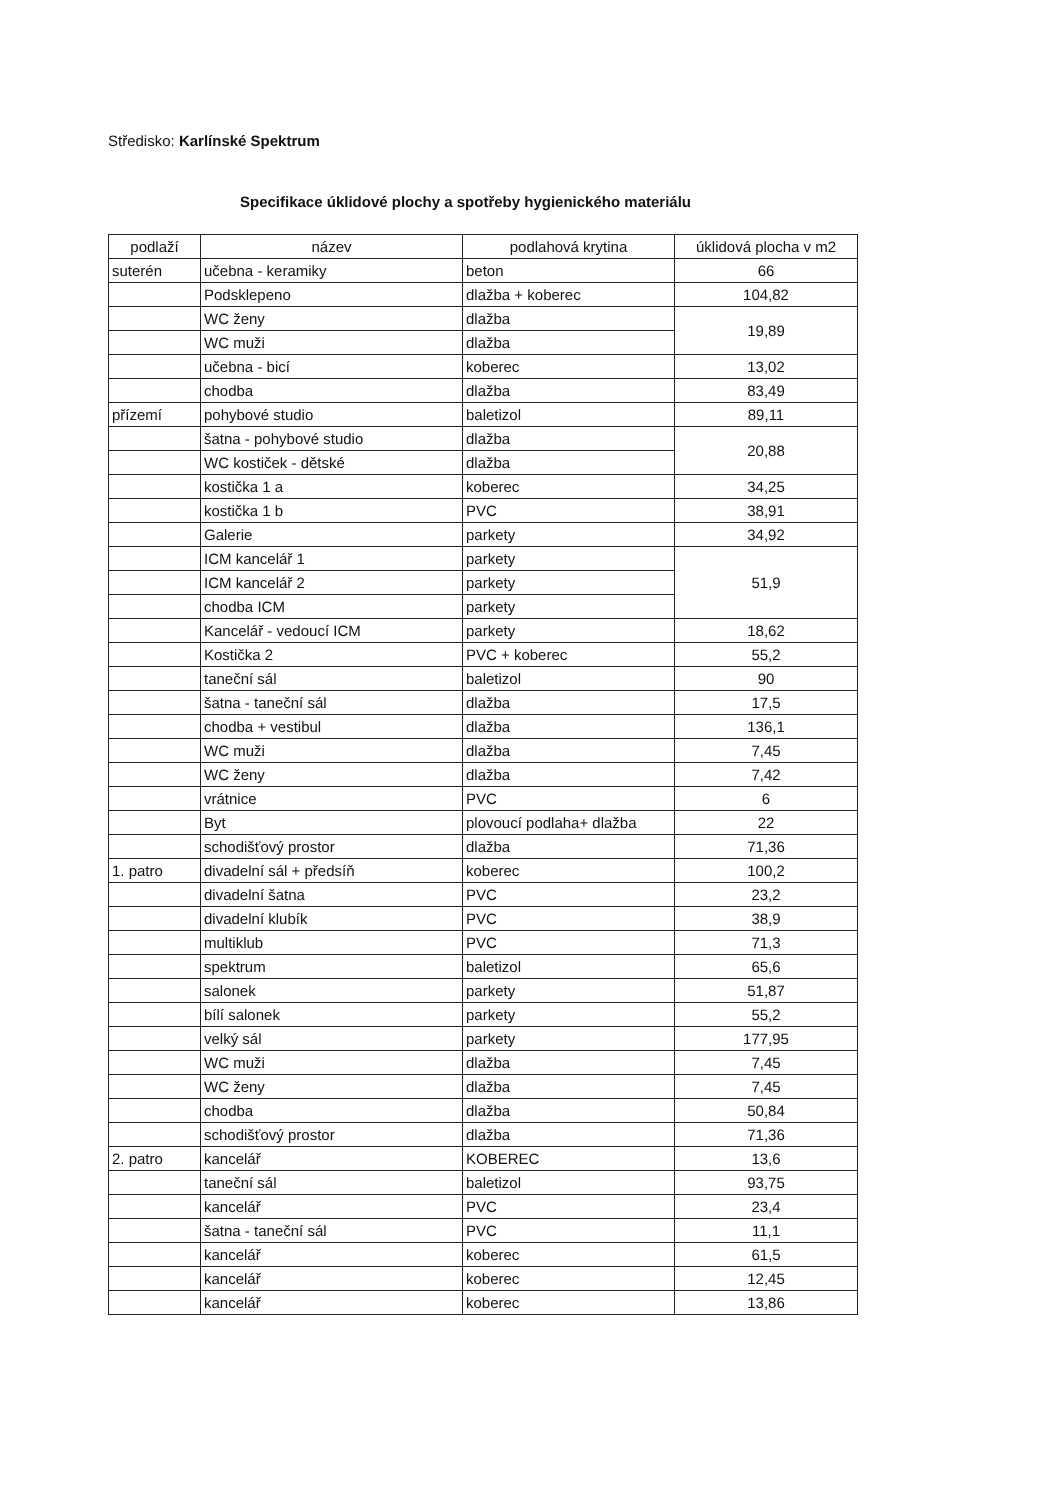Středisko: Karlínské Spektrum
Specifikace úklidové plochy a spotřeby hygienického materiálu
| podlaží | název | podlahová krytina | úklidová plocha v m2 |
| --- | --- | --- | --- |
| suterén | učebna - keramiky | beton | 66 |
| | Podsklepeno | dlažba + koberec | 104,82 |
| | WC ženy | dlažba | 19,89 |
| | WC muži | dlažba | |
| | učebna - bicí | koberec | 13,02 |
| | chodba | dlažba | 83,49 |
| přízemí | pohybové studio | baletizol | 89,11 |
| | šatna - pohybové studio | dlažba | 20,88 |
| | WC kostiček - dětské | dlažba | |
| | kostička 1 a | koberec | 34,25 |
| | kostička 1 b | PVC | 38,91 |
| | Galerie | parkety | 34,92 |
| | ICM kancelář 1 | parkety | 51,9 |
| | ICM kancelář 2 | parkety | |
| | chodba ICM | parkety | |
| | Kancelář - vedoucí ICM | parkety | 18,62 |
| | Kostička 2 | PVC + koberec | 55,2 |
| | taneční sál | baletizol | 90 |
| | šatna - taneční sál | dlažba | 17,5 |
| | chodba + vestibul | dlažba | 136,1 |
| | WC muži | dlažba | 7,45 |
| | WC ženy | dlažba | 7,42 |
| | vrátnice | PVC | 6 |
| | Byt | plovoucí podlaha+ dlažba | 22 |
| | schodišťový prostor | dlažba | 71,36 |
| 1. patro | divadelní sál + předsíň | koberec | 100,2 |
| | divadelní šatna | PVC | 23,2 |
| | divadelní klubík | PVC | 38,9 |
| | multiklub | PVC | 71,3 |
| | spektrum | baletizol | 65,6 |
| | salonek | parkety | 51,87 |
| | bílí salonek | parkety | 55,2 |
| | velký sál | parkety | 177,95 |
| | WC muži | dlažba | 7,45 |
| | WC ženy | dlažba | 7,45 |
| | chodba | dlažba | 50,84 |
| | schodišťový prostor | dlažba | 71,36 |
| 2. patro | kancelář | KOBEREC | 13,6 |
| | taneční sál | baletizol | 93,75 |
| | kancelář | PVC | 23,4 |
| | šatna - taneční sál | PVC | 11,1 |
| | kancelář | koberec | 61,5 |
| | kancelář | koberec | 12,45 |
| | kancelář | koberec | 13,86 |